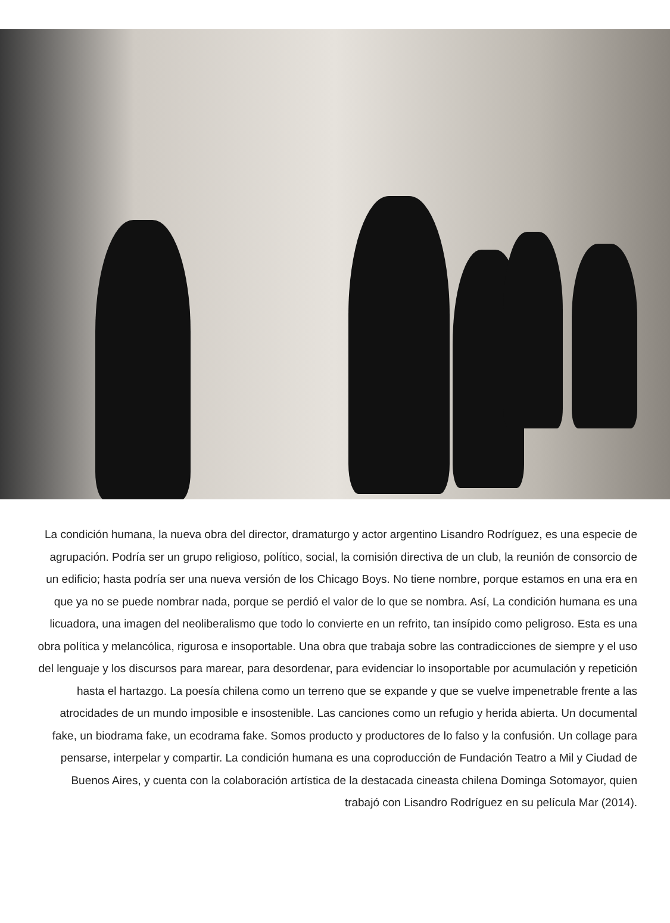La condición humana, la nueva obra del director, dramaturgo y actor argentino Lisandro Rodríguez, es una especie de agrupación. Podría ser un grupo religioso, político, social, la comisión directiva de un club, la reunión de consorcio de un edificio; hasta podría ser una nueva versión de los Chicago Boys. No tiene nombre, porque estamos en una era en que ya no se puede nombrar nada, porque se perdió el valor de lo que se nombra. Así, La condición humana es una licuadora, una imagen del neoliberalismo que todo lo convierte en un refrito, tan insípido como peligroso. Esta es una obra política y melancólica, rigurosa e insoportable. Una obra que trabaja sobre las contradicciones de siempre y el uso del lenguaje y los discursos para marear, para desordenar, para evidenciar lo insoportable por acumulación y repetición hasta el hartazgo. La poesía chilena como un terreno que se expande y que se vuelve impenetrable frente a las atrocidades de un mundo imposible e insostenible. Las canciones como un refugio y herida abierta. Un documental fake, un biodrama fake, un ecodrama fake. Somos producto y productores de lo falso y la confusión. Un collage para pensarse, interpelar y compartir. La condición humana es una coproducción de Fundación Teatro a Mil y Ciudad de Buenos Aires, y cuenta con la colaboración artística de la destacada cineasta chilena Dominga Sotomayor, quien trabajó con Lisandro Rodríguez en su película Mar (2014).